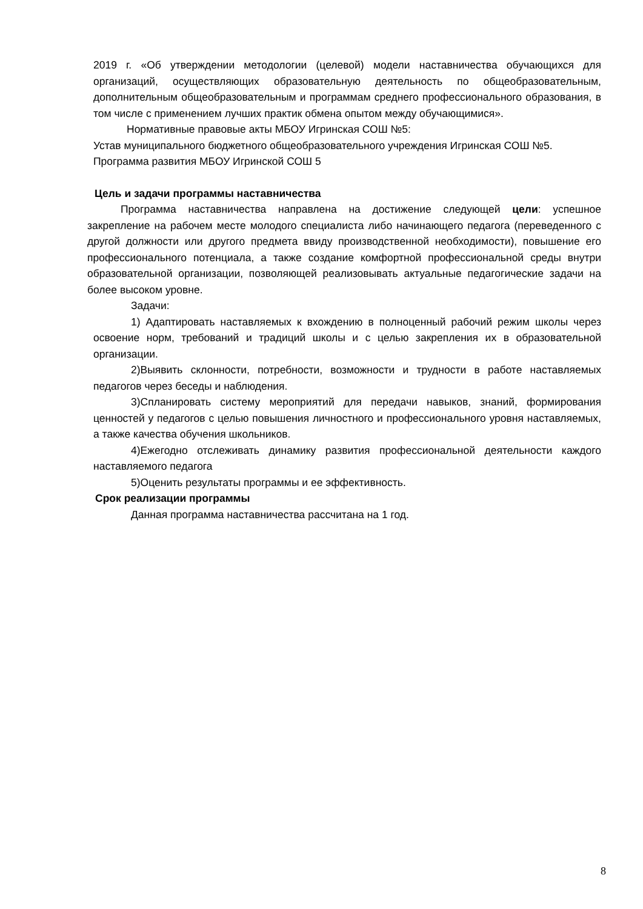2019 г. «Об утверждении методологии (целевой) модели наставничества обучающихся для организаций, осуществляющих образовательную деятельность по общеобразовательным, дополнительным общеобразовательным и программам среднего профессионального образования, в том числе с применением лучших практик обмена опытом между обучающимися».
Нормативные правовые акты МБОУ Игринская СОШ №5:
Устав муниципального бюджетного общеобразовательного учреждения Игринская СОШ №5.
Программа развития МБОУ Игринской СОШ 5
Цель и задачи программы наставничества
Программа наставничества направлена на достижение следующей цели: успешное закрепление на рабочем месте молодого специалиста либо начинающего педагога (переведенного с другой должности или другого предмета ввиду производственной необходимости), повышение его профессионального потенциала, а также создание комфортной профессиональной среды внутри образовательной организации, позволяющей реализовывать актуальные педагогические задачи на более высоком уровне.
Задачи:
1) Адаптировать наставляемых к вхождению в полноценный рабочий режим школы через освоение норм, требований и традиций школы и с целью закрепления их в образовательной организации.
2)Выявить склонности, потребности, возможности и трудности в работе наставляемых педагогов через беседы и наблюдения.
3)Спланировать систему мероприятий для передачи навыков, знаний, формирования ценностей у педагогов с целью повышения личностного и профессионального уровня наставляемых, а также качества обучения школьников.
4)Ежегодно отслеживать динамику развития профессиональной деятельности каждого наставляемого педагога
5)Оценить результаты программы и ее эффективность.
Срок реализации программы
Данная программа наставничества рассчитана на 1 год.
8